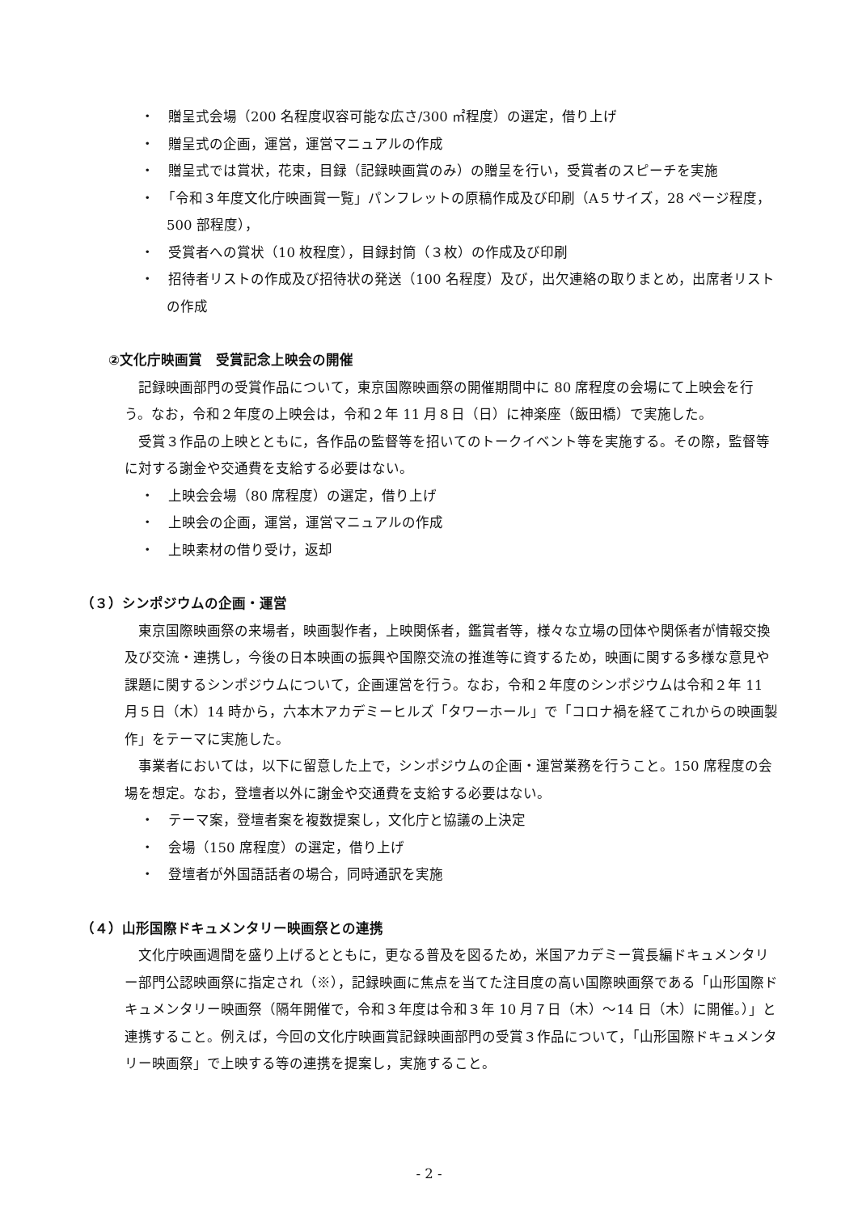・　贈呈式会場（200 名程度収容可能な広さ/300 ㎡程度）の選定，借り上げ
・　贈呈式の企画，運営，運営マニュアルの作成
・　贈呈式では賞状，花束，目録（記録映画賞のみ）の贈呈を行い，受賞者のスピーチを実施
・　「令和３年度文化庁映画賞一覧」パンフレットの原稿作成及び印刷（A５サイズ，28 ページ程度，500 部程度），
・　受賞者への賞状（10 枚程度），目録封筒（３枚）の作成及び印刷
・　招待者リストの作成及び招待状の発送（100 名程度）及び，出欠連絡の取りまとめ，出席者リストの作成
②文化庁映画賞　受賞記念上映会の開催
記録映画部門の受賞作品について，東京国際映画祭の開催期間中に 80 席程度の会場にて上映会を行う。なお，令和２年度の上映会は，令和２年 11 月８日（日）に神楽座（飯田橋）で実施した。
受賞３作品の上映とともに，各作品の監督等を招いてのトークイベント等を実施する。その際，監督等に対する謝金や交通費を支給する必要はない。
・　上映会会場（80 席程度）の選定，借り上げ
・　上映会の企画，運営，運営マニュアルの作成
・　上映素材の借り受け，返却
（３）シンポジウムの企画・運営
東京国際映画祭の来場者，映画製作者，上映関係者，鑑賞者等，様々な立場の団体や関係者が情報交換及び交流・連携し，今後の日本映画の振興や国際交流の推進等に資するため，映画に関する多様な意見や課題に関するシンポジウムについて，企画運営を行う。なお，令和２年度のシンポジウムは令和２年 11 月５日（木）14 時から，六本木アカデミーヒルズ「タワーホール」で「コロナ禍を経てこれからの映画製作」をテーマに実施した。
事業者においては，以下に留意した上で，シンポジウムの企画・運営業務を行うこと。150 席程度の会場を想定。なお，登壇者以外に謝金や交通費を支給する必要はない。
・　テーマ案，登壇者案を複数提案し，文化庁と協議の上決定
・　会場（150 席程度）の選定，借り上げ
・　登壇者が外国語話者の場合，同時通訳を実施
（４）山形国際ドキュメンタリー映画祭との連携
文化庁映画週間を盛り上げるとともに，更なる普及を図るため，米国アカデミー賞長編ドキュメンタリー部門公認映画祭に指定され（※），記録映画に焦点を当てた注目度の高い国際映画祭である「山形国際ドキュメンタリー映画祭（隔年開催で，令和３年度は令和３年 10 月７日（木）～14 日（木）に開催。）」と連携すること。例えば，今回の文化庁映画賞記録映画部門の受賞３作品について，「山形国際ドキュメンタリー映画祭」で上映する等の連携を提案し，実施すること。
- 2 -